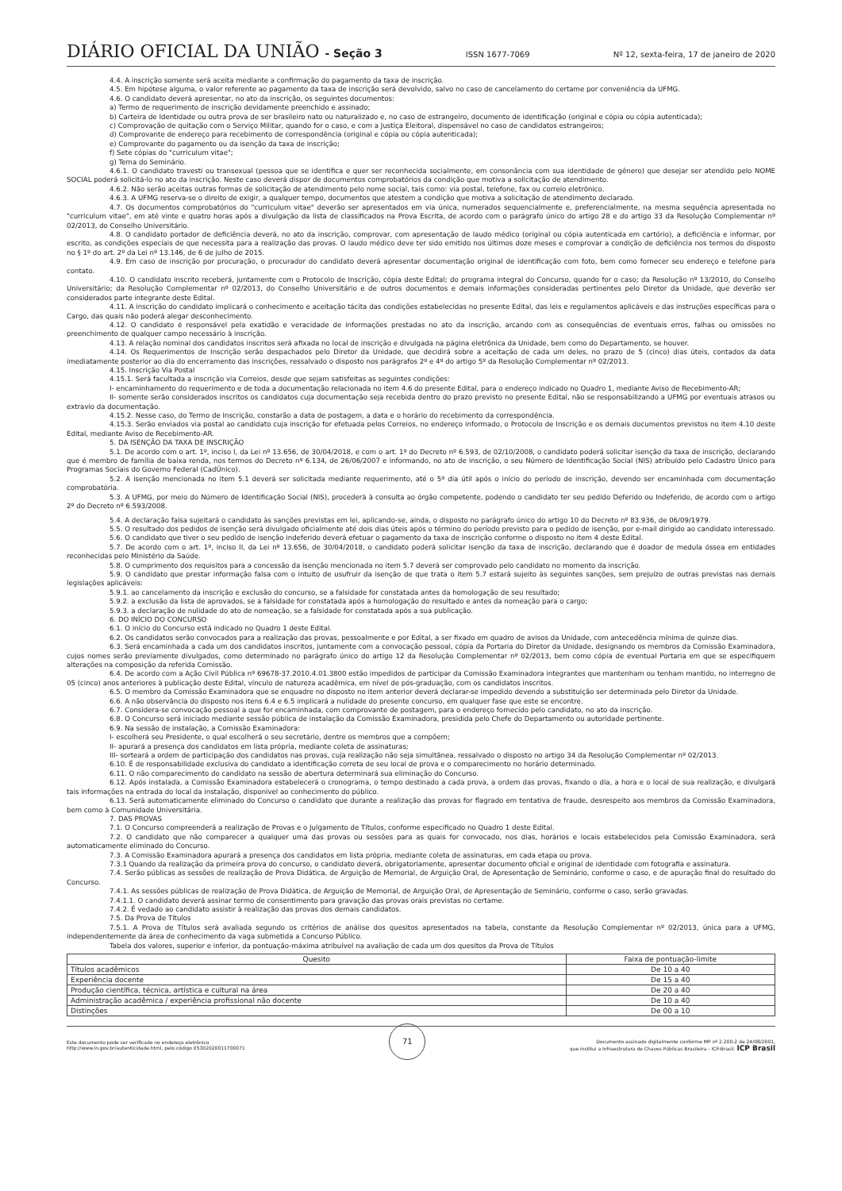DIÁRIO OFICIAL DA UNIÃO - Seção 3
ISSN 1677-7069 Nº 12, sexta-feira, 17 de janeiro de 2020
4.4. A inscrição somente será aceita mediante a confirmação do pagamento da taxa de inscrição.
4.5. Em hipótese alguma, o valor referente ao pagamento da taxa de inscrição será devolvido, salvo no caso de cancelamento do certame por conveniência da UFMG.
4.6. O candidato deverá apresentar, no ato da inscrição, os seguintes documentos:
a) Termo de requerimento de inscrição devidamente preenchido e assinado;
b) Carteira de Identidade ou outra prova de ser brasileiro nato ou naturalizado e, no caso de estrangeiro, documento de identificação (original e cópia ou cópia autenticada);
c) Comprovação de quitação com o Serviço Militar, quando for o caso, e com a Justiça Eleitoral, dispensável no caso de candidatos estrangeiros;
d) Comprovante de endereço para recebimento de correspondência (original e cópia ou cópia autenticada);
e) Comprovante do pagamento ou da isenção da taxa de inscrição;
f) Sete cópias do "curriculum vitae";
g) Tema do Seminário.
4.6.1. O candidato travesti ou transexual (pessoa que se identifica e quer ser reconhecida socialmente, em consonância com sua identidade de gênero) que desejar ser atendido pelo NOME SOCIAL poderá solicitá-lo no ato da inscrição. Neste caso deverá dispor de documentos comprobatórios da condição que motiva a solicitação de atendimento.
4.6.2. Não serão aceitas outras formas de solicitação de atendimento pelo nome social, tais como: via postal, telefone, fax ou correio eletrônico.
4.6.3. A UFMG reserva-se o direito de exigir, a qualquer tempo, documentos que atestem a condição que motiva a solicitação de atendimento declarado.
4.7. Os documentos comprobatórios do "curriculum vitae" deverão ser apresentados em via única, numerados sequencialmente e, preferencialmente, na mesma sequência apresentada no "curriculum vitae", em até vinte e quatro horas após a divulgação da lista de classificados na Prova Escrita, de acordo com o parágrafo único do artigo 28 e do artigo 33 da Resolução Complementar nº 02/2013, do Conselho Universitário.
4.8. O candidato portador de deficiência deverá, no ato da inscrição, comprovar, com apresentação de laudo médico (original ou cópia autenticada em cartório), a deficiência e informar, por escrito, as condições especiais de que necessita para a realização das provas. O laudo médico deve ter sido emitido nos últimos doze meses e comprovar a condição de deficiência nos termos do disposto no § 1º do art. 2º da Lei nº 13.146, de 6 de julho de 2015.
4.9. Em caso de inscrição por procuração, o procurador do candidato deverá apresentar documentação original de identificação com foto, bem como fornecer seu endereço e telefone para contato.
4.10. O candidato inscrito receberá, juntamente com o Protocolo de Inscrição, cópia deste Edital; do programa integral do Concurso, quando for o caso; da Resolução nº 13/2010, do Conselho Universitário; da Resolução Complementar nº 02/2013, do Conselho Universitário e de outros documentos e demais informações consideradas pertinentes pelo Diretor da Unidade, que deverão ser considerados parte integrante deste Edital.
4.11. A inscrição do candidato implicará o conhecimento e aceitação tácita das condições estabelecidas no presente Edital, das leis e regulamentos aplicáveis e das instruções específicas para o Cargo, das quais não poderá alegar desconhecimento.
4.12. O candidato é responsável pela exatidão e veracidade de informações prestadas no ato da inscrição, arcando com as consequências de eventuais erros, falhas ou omissões no preenchimento de qualquer campo necessário à inscrição.
4.13. A relação nominal dos candidatos inscritos será afixada no local de inscrição e divulgada na página eletrônica da Unidade, bem como do Departamento, se houver.
4.14. Os Requerimentos de Inscrição serão despachados pelo Diretor da Unidade, que decidirá sobre a aceitação de cada um deles, no prazo de 5 (cinco) dias úteis, contados da data imediatamente posterior ao dia do encerramento das inscrições, ressalvado o disposto nos parágrafos 2º e 4º do artigo 5º da Resolução Complementar nº 02/2013.
4.15. Inscrição Via Postal
4.15.1. Será facultada a inscrição via Correios, desde que sejam satisfeitas as seguintes condições:
I- encaminhamento do requerimento e de toda a documentação relacionada no item 4.6 do presente Edital, para o endereço indicado no Quadro 1, mediante Aviso de Recebimento-AR;
II- somente serão considerados inscritos os candidatos cuja documentação seja recebida dentro do prazo previsto no presente Edital, não se responsabilizando a UFMG por eventuais atrasos ou extravio da documentação.
4.15.2. Nesse caso, do Termo de Inscrição, constarão a data de postagem, a data e o horário do recebimento da correspondência.
4.15.3. Serão enviados via postal ao candidato cuja inscrição for efetuada pelos Correios, no endereço informado, o Protocolo de Inscrição e os demais documentos previstos no item 4.10 deste Edital, mediante Aviso de Recebimento-AR.
5. DA ISENÇÃO DA TAXA DE INSCRIÇÃO
5.1. De acordo com o art. 1º, inciso I, da Lei nº 13.656, de 30/04/2018, e com o art. 1º do Decreto nº 6.593, de 02/10/2008, o candidato poderá solicitar isenção da taxa de inscrição, declarando que é membro de família de baixa renda, nos termos do Decreto nº 6.134, de 26/06/2007 e informando, no ato de inscrição, o seu Número de Identificação Social (NIS) atribuído pelo Cadastro Único para Programas Sociais do Governo Federal (CadÚnico).
5.2. A isenção mencionada no item 5.1 deverá ser solicitada mediante requerimento, até o 5º dia útil após o início do período de inscrição, devendo ser encaminhada com documentação comprobatória.
5.3. A UFMG, por meio do Número de Identificação Social (NIS), procederá à consulta ao órgão competente, podendo o candidato ter seu pedido Deferido ou Indeferido, de acordo com o artigo 2º do Decreto nº 6.593/2008.
5.4. A declaração falsa sujeitará o candidato às sanções previstas em lei, aplicando-se, ainda, o disposto no parágrafo único do artigo 10 do Decreto nº 83.936, de 06/09/1979.
5.5. O resultado dos pedidos de isenção será divulgado oficialmente até dois dias úteis após o término do período previsto para o pedido de isenção, por e-mail dirigido ao candidato interessado.
5.6. O candidato que tiver o seu pedido de isenção indeferido deverá efetuar o pagamento da taxa de inscrição conforme o disposto no item 4 deste Edital.
5.7. De acordo com o art. 1º, inciso II, da Lei nº 13.656, de 30/04/2018, o candidato poderá solicitar isenção da taxa de inscrição, declarando que é doador de medula óssea em entidades reconhecidas pelo Ministério da Saúde.
5.8. O cumprimento dos requisitos para a concessão da isenção mencionada no item 5.7 deverá ser comprovado pelo candidato no momento da inscrição.
5.9. O candidato que prestar informação falsa com o intuito de usufruir da isenção de que trata o item 5.7 estará sujeito às seguintes sanções, sem prejuízo de outras previstas nas demais legislações aplicáveis:
5.9.1. ao cancelamento da inscrição e exclusão do concurso, se a falsidade for constatada antes da homologação de seu resultado;
5.9.2. a exclusão da lista de aprovados, se a falsidade for constatada após a homologação do resultado e antes da nomeação para o cargo;
5.9.3. a declaração de nulidade do ato de nomeação, se a falsidade for constatada após a sua publicação.
6. DO INÍCIO DO CONCURSO
6.1. O início do Concurso está indicado no Quadro 1 deste Edital.
6.2. Os candidatos serão convocados para a realização das provas, pessoalmente e por Edital, a ser fixado em quadro de avisos da Unidade, com antecedência mínima de quinze dias.
6.3. Será encaminhada a cada um dos candidatos inscritos, juntamente com a convocação pessoal, cópia da Portaria do Diretor da Unidade, designando os membros da Comissão Examinadora, cujos nomes serão previamente divulgados, como determinado no parágrafo único do artigo 12 da Resolução Complementar nº 02/2013, bem como cópia de eventual Portaria em que se especifiquem alterações na composição da referida Comissão.
6.4. De acordo com a Ação Civil Pública nº 69678-37.2010.4.01.3800 estão impedidos de participar da Comissão Examinadora integrantes que mantenham ou tenham mantido, no interregno de 05 (cinco) anos anteriores à publicação deste Edital, vínculo de natureza acadêmica, em nível de pós-graduação, com os candidatos inscritos.
6.5. O membro da Comissão Examinadora que se enquadre no disposto no item anterior deverá declarar-se impedido devendo a substituição ser determinada pelo Diretor da Unidade.
6.6. A não observância do disposto nos itens 6.4 e 6.5 implicará a nulidade do presente concurso, em qualquer fase que este se encontre.
6.7. Considera-se convocação pessoal a que for encaminhada, com comprovante de postagem, para o endereço fornecido pelo candidato, no ato da inscrição.
6.8. O Concurso será iniciado mediante sessão pública de instalação da Comissão Examinadora, presidida pelo Chefe do Departamento ou autoridade pertinente.
6.9. Na sessão de instalação, a Comissão Examinadora:
I- escolherá seu Presidente, o qual escolherá o seu secretário, dentre os membros que a compõem;
II- apurará a presença dos candidatos em lista própria, mediante coleta de assinaturas;
III- sorteará a ordem de participação dos candidatos nas provas, cuja realização não seja simultânea, ressalvado o disposto no artigo 34 da Resolução Complementar nº 02/2013.
6.10. É de responsabilidade exclusiva do candidato a identificação correta de seu local de prova e o comparecimento no horário determinado.
6.11. O não comparecimento do candidato na sessão de abertura determinará sua eliminação do Concurso.
6.12. Após instalada, a Comissão Examinadora estabelecerá o cronograma, o tempo destinado a cada prova, a ordem das provas, fixando o dia, a hora e o local de sua realização, e divulgará tais informações na entrada do local da instalação, disponível ao conhecimento do público.
6.13. Será automaticamente eliminado do Concurso o candidato que durante a realização das provas for flagrado em tentativa de fraude, desrespeito aos membros da Comissão Examinadora, bem como à Comunidade Universitária.
7. DAS PROVAS
7.1. O Concurso compreenderá a realização de Provas e o Julgamento de Títulos, conforme especificado no Quadro 1 deste Edital.
7.2. O candidato que não comparecer a qualquer uma das provas ou sessões para as quais for convocado, nos dias, horários e locais estabelecidos pela Comissão Examinadora, será automaticamente eliminado do Concurso.
7.3. A Comissão Examinadora apurará a presença dos candidatos em lista própria, mediante coleta de assinaturas, em cada etapa ou prova.
7.3.1 Quando da realização da primeira prova do concurso, o candidato deverá, obrigatoriamente, apresentar documento oficial e original de identidade com fotografia e assinatura.
7.4. Serão públicas as sessões de realização de Prova Didática, de Arguição de Memorial, de Arguição Oral, de Apresentação de Seminário, conforme o caso, e de apuração final do resultado do Concurso.
7.4.1. As sessões públicas de realização de Prova Didática, de Arguição de Memorial, de Arguição Oral, de Apresentação de Seminário, conforme o caso, serão gravadas.
7.4.1.1. O candidato deverá assinar termo de consentimento para gravação das provas orais previstas no certame.
7.4.2. É vedado ao candidato assistir à realização das provas dos demais candidatos.
7.5. Da Prova de Títulos
7.5.1. A Prova de Títulos será avaliada segundo os critérios de análise dos quesitos apresentados na tabela, constante da Resolução Complementar nº 02/2013, única para a UFMG, independentemente da área de conhecimento da vaga submetida a Concurso Público.
Tabela dos valores, superior e inferior, da pontuação-máxima atribuível na avaliação de cada um dos quesitos da Prova de Títulos
| Quesito | Faixa de pontuação-limite |
| --- | --- |
| Títulos acadêmicos | De 10 a 40 |
| Experiência docente | De 15 a 40 |
| Produção científica, técnica, artística e cultural na área | De 20 a 40 |
| Administração acadêmica / experiência profissional não docente | De 10 a 40 |
| Distinções | De 00 a 10 |
Este documento pode ser verificado no endereço eletrônico
http://www.in.gov.br/autenticidade.html, pelo código 05302020011700071
71
Documento assinado digitalmente conforme MP nº 2.200-2 de 24/08/2001,
que institui a Infraestrutura de Chaves Públicas Brasileira - ICP-Brasil. ICP Brasil